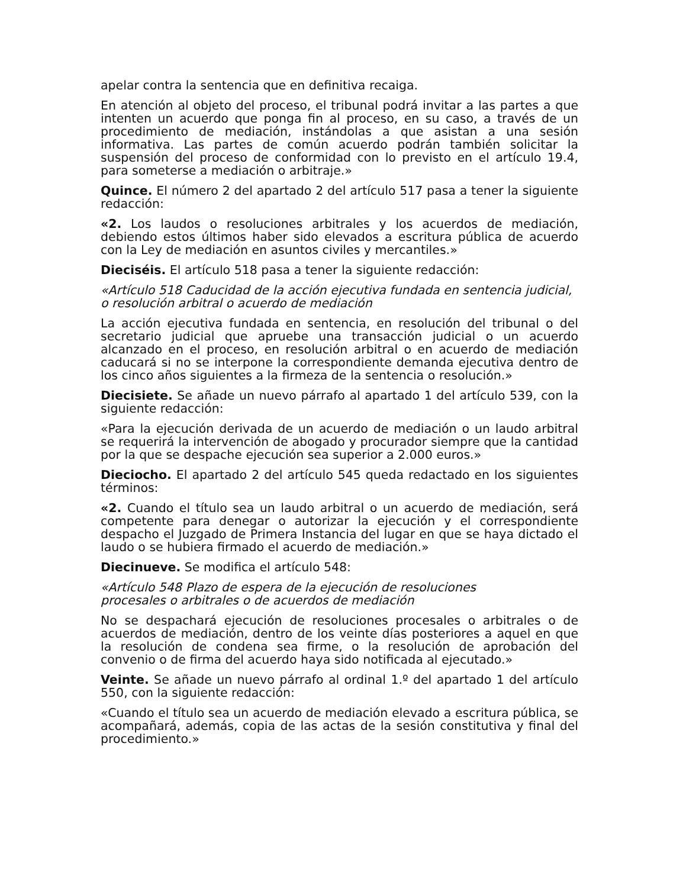apelar contra la sentencia que en definitiva recaiga.
En atención al objeto del proceso, el tribunal podrá invitar a las partes a que intenten un acuerdo que ponga fin al proceso, en su caso, a través de un procedimiento de mediación, instándolas a que asistan a una sesión informativa. Las partes de común acuerdo podrán también solicitar la suspensión del proceso de conformidad con lo previsto en el artículo 19.4, para someterse a mediación o arbitraje.»
Quince. El número 2 del apartado 2 del artículo 517 pasa a tener la siguiente redacción:
«2. Los laudos o resoluciones arbitrales y los acuerdos de mediación, debiendo estos últimos haber sido elevados a escritura pública de acuerdo con la Ley de mediación en asuntos civiles y mercantiles.»
Dieciséis. El artículo 518 pasa a tener la siguiente redacción:
«Artículo 518 Caducidad de la acción ejecutiva fundada en sentencia judicial, o resolución arbitral o acuerdo de mediación
La acción ejecutiva fundada en sentencia, en resolución del tribunal o del secretario judicial que apruebe una transacción judicial o un acuerdo alcanzado en el proceso, en resolución arbitral o en acuerdo de mediación caducará si no se interpone la correspondiente demanda ejecutiva dentro de los cinco años siguientes a la firmeza de la sentencia o resolución.»
Diecisiete. Se añade un nuevo párrafo al apartado 1 del artículo 539, con la siguiente redacción:
«Para la ejecución derivada de un acuerdo de mediación o un laudo arbitral se requerirá la intervención de abogado y procurador siempre que la cantidad por la que se despache ejecución sea superior a 2.000 euros.»
Dieciocho. El apartado 2 del artículo 545 queda redactado en los siguientes términos:
«2. Cuando el título sea un laudo arbitral o un acuerdo de mediación, será competente para denegar o autorizar la ejecución y el correspondiente despacho el Juzgado de Primera Instancia del lugar en que se haya dictado el laudo o se hubiera firmado el acuerdo de mediación.»
Diecinueve. Se modifica el artículo 548:
«Artículo 548 Plazo de espera de la ejecución de resoluciones
procesales o arbitrales o de acuerdos de mediación
No se despachará ejecución de resoluciones procesales o arbitrales o de acuerdos de mediación, dentro de los veinte días posteriores a aquel en que la resolución de condena sea firme, o la resolución de aprobación del convenio o de firma del acuerdo haya sido notificada al ejecutado.»
Veinte. Se añade un nuevo párrafo al ordinal 1.º del apartado 1 del artículo 550, con la siguiente redacción:
«Cuando el título sea un acuerdo de mediación elevado a escritura pública, se acompañará, además, copia de las actas de la sesión constitutiva y final del procedimiento.»